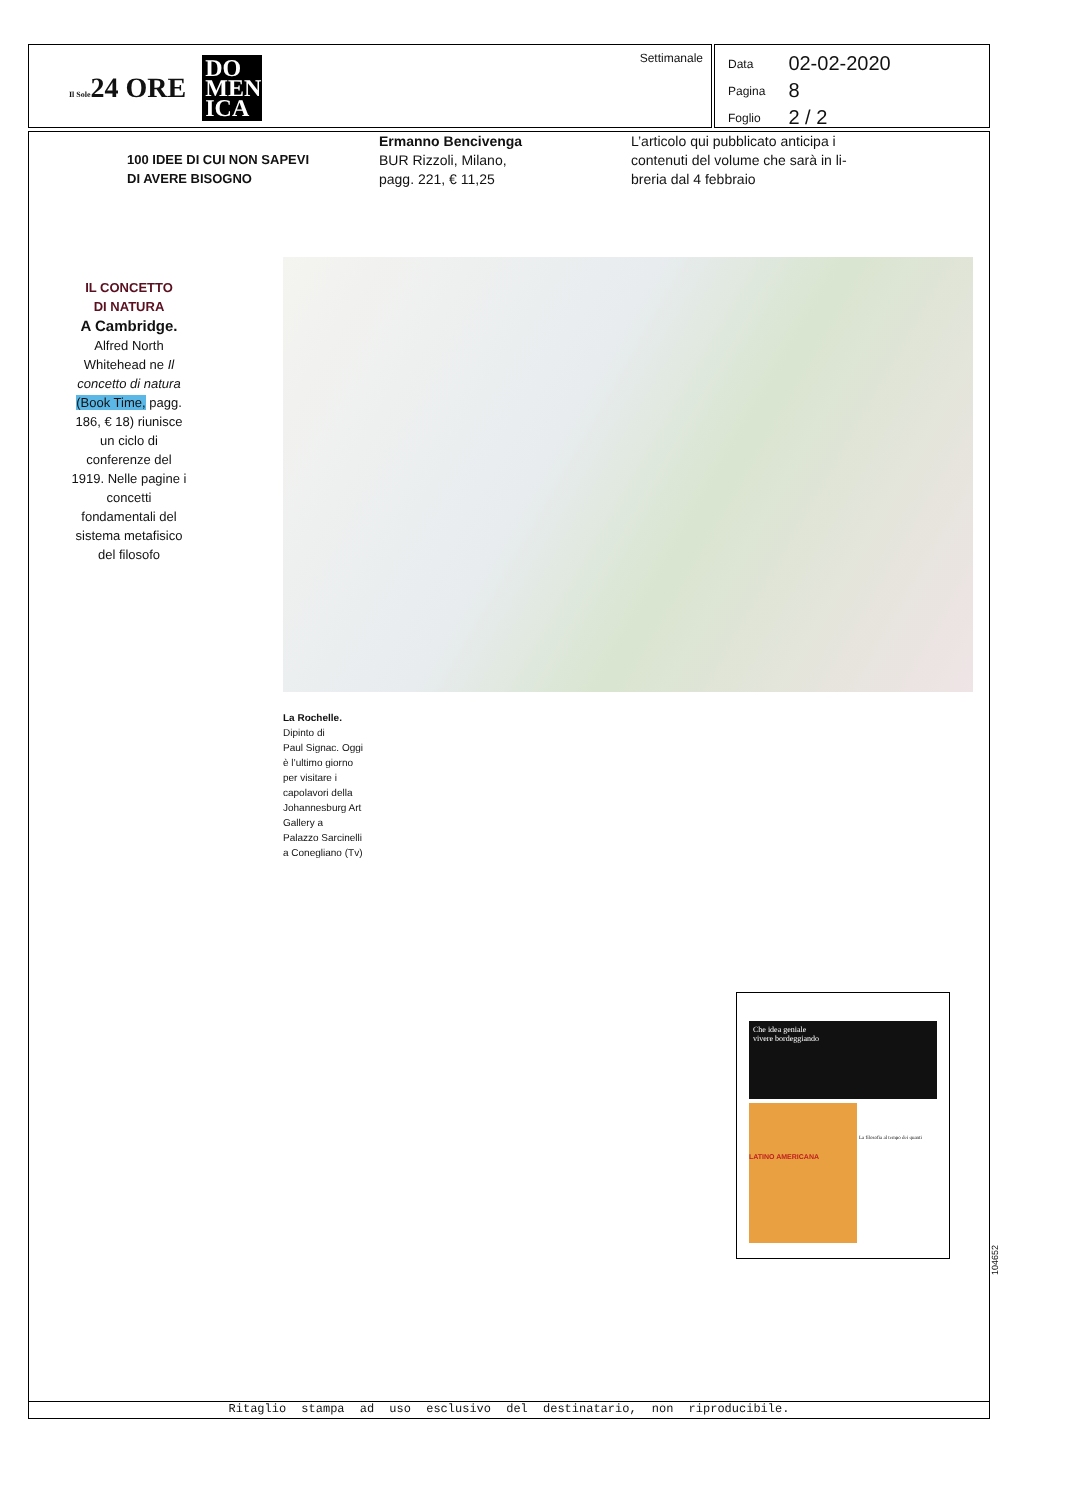Il Sole24 ORE
DO
MEN
ICA
Settimanale
| Data | 02-02-2020 |
| Pagina | 8 |
| Foglio | 2 / 2 |
100 IDEE DI CUI NON SAPEVI
DI AVERE BISOGNO
Ermanno Bencivenga
BUR Rizzoli, Milano,
pagg. 221, € 11,25
L’articolo qui pubblicato anticipa i
contenuti del volume che sarà in li-
breria dal 4 febbraio
IL CONCETTO
DI NATURA
A Cambridge.
Alfred North Whitehead ne Il concetto di natura (Book Time, pagg. 186, € 18) riunisce un ciclo di conferenze del 1919. Nelle pagine i concetti fondamentali del sistema metafisico del filosofo
La Rochelle.
Dipinto di
Paul Signac. Oggi
è l’ultimo giorno
per visitare i
capolavori della
Johannesburg Art
Gallery a
Palazzo Sarcinelli
a Conegliano (Tv)
Che idea geniale
vivere bordeggiando
LATINO AMERICANA
La filosofia al tempo dei quanti
104652
Ritaglio stampa ad uso esclusivo del destinatario, non riproducibile.